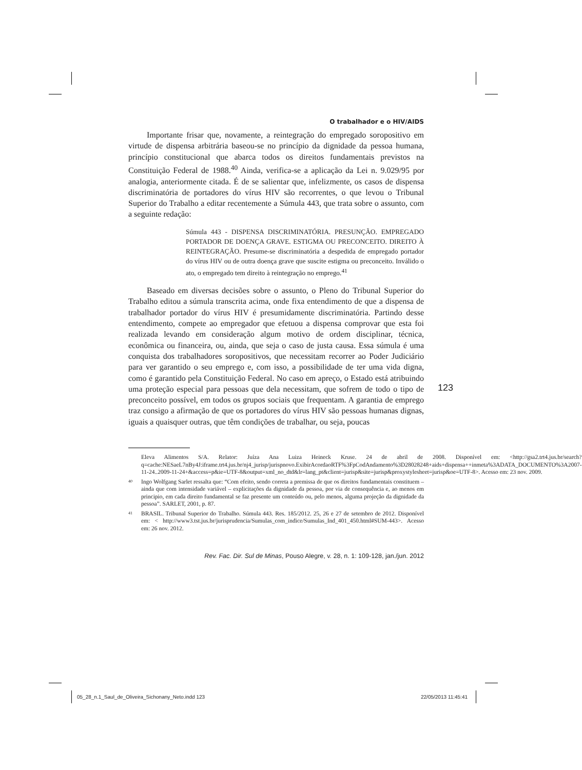O trabalhador e o HIV/AIDS
Importante frisar que, novamente, a reintegração do empregado soropositivo em virtude de dispensa arbitrária baseou-se no princípio da dignidade da pessoa humana, princípio constitucional que abarca todos os direitos fundamentais previstos na Constituição Federal de 1988.<sup>40</sup> Ainda, verifica-se a aplicação da Lei n. 9.029/95 por analogia, anteriormente citada. É de se salientar que, infelizmente, os casos de dispensa discriminatória de portadores do vírus HIV são recorrentes, o que levou o Tribunal Superior do Trabalho a editar recentemente a Súmula 443, que trata sobre o assunto, com a seguinte redação:
Súmula 443 - DISPENSA DISCRIMINATÓRIA. PRESUNÇÃO. EMPREGADO PORTADOR DE DOENÇA GRAVE. ESTIGMA OU PRECONCEITO. DIREITO À REINTEGRAÇÃO. Presume-se discriminatória a despedida de empregado portador do vírus HIV ou de outra doença grave que suscite estigma ou preconceito. Inválido o ato, o empregado tem direito à reintegração no emprego.<sup>41</sup>
Baseado em diversas decisões sobre o assunto, o Pleno do Tribunal Superior do Trabalho editou a súmula transcrita acima, onde fixa entendimento de que a dispensa de trabalhador portador do vírus HIV é presumidamente discriminatória. Partindo desse entendimento, compete ao empregador que efetuou a dispensa comprovar que esta foi realizada levando em consideração algum motivo de ordem disciplinar, técnica, econômica ou financeira, ou, ainda, que seja o caso de justa causa. Essa súmula é uma conquista dos trabalhadores soropositivos, que necessitam recorrer ao Poder Judiciário para ver garantido o seu emprego e, com isso, a possibilidade de ter uma vida digna, como é garantido pela Constituição Federal. No caso em apreço, o Estado está atribuindo uma proteção especial para pessoas que dela necessitam, que sofrem de todo o tipo de preconceito possível, em todos os grupos sociais que frequentam. A garantia de emprego traz consigo a afirmação de que os portadores do vírus HIV são pessoas humanas dignas, iguais a quaisquer outras, que têm condições de trabalhar, ou seja, poucas
Eleva Alimentos S/A. Relator: Juíza Ana Luiza Heineck Kruse. 24 de abril de 2008. Disponível em: <http://gsa2.trt4.jus.br/search?q=cache:NESaeL7nBy4J:iframe.trt4.jus.br/nj4_jurisp/jurispnovo.ExibirAcordaoRTF%3FpCodAndamento%3D28028248+aids+dispensa++inmeta%3ADATA_DOCUMENTO%3A2007-11-24..2009-11-24+&access=p&ie=UTF-8&output=xml_no_dtd&lr=lang_pt&client=jurisp&site=jurisp&proxystylesheet=jurisp&oe=UTF-8>. Acesso em: 23 nov. 2009.
40 Ingo Wolfgang Sarlet ressalta que: “Com efeito, sendo correta a premissa de que os direitos fundamentais constituem – ainda que com intensidade variável – explicitações da dignidade da pessoa, por via de consequência e, ao menos em principio, em cada direito fundamental se faz presente um conteúdo ou, pelo menos, alguma projeção da dignidade da pessoa”. SARLET, 2001, p. 87.
41 BRASIL. Tribunal Superior do Trabalho. Súmula 443. Res. 185/2012. 25, 26 e 27 de setembro de 2012. Disponível em: < http://www3.tst.jus.br/jurisprudencia/Sumulas_com_indice/Sumulas_Ind_401_450.html#SUM-443>. Acesso em: 26 nov. 2012.
Rev. Fac. Dir. Sul de Minas, Pouso Alegre, v. 28, n. 1: 109-128, jan./jun. 2012
123
05_28_n.1_Saul_de_Oliveira_Sichonany_Neto.indd 123
22/05/2013 11:45:41